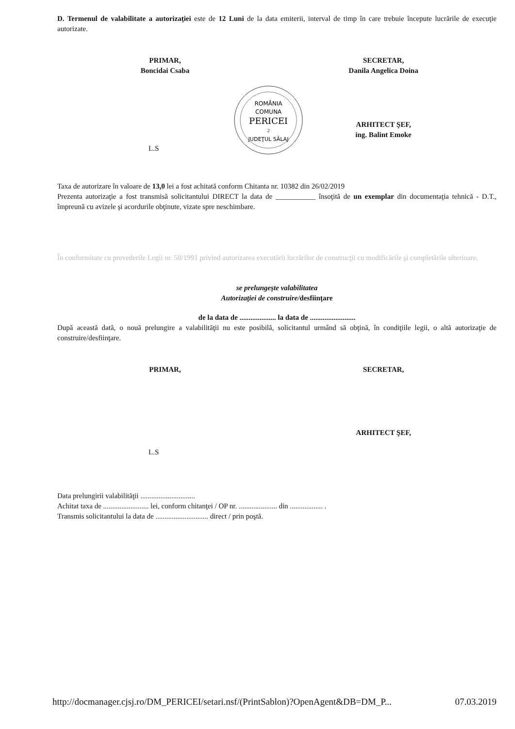D. Termenul de valabilitate a autorizaţiei este de 12 Luni de la data emiterii, interval de timp în care trebuie începute lucrările de execuţie autorizate.
PRIMAR,
Boncidai Csaba
SECRETAR,
Danila Angelica Doina
ROMÂNIA
COMUNA
PERICEI
2
JUDEŢUL SĂLAJ
ARHITECT ŞEF,
ing. Balint Emoke
L.S
Taxa de autorizare în valoare de 13,0 lei a fost achitată conform Chitanta nr. 10382 din 26/02/2019
Prezenta autorizaţie a fost transmisă solicitantului DIRECT la data de ___________ însoţită de un exemplar din documentaţia tehnică - D.T., împreună cu avizele şi acordurile obţinute, vizate spre neschimbare.
În conformitate cu prevederile Legii nr. 50/1991 privind autorizarea executării lucrărilor de construcţii cu modificările şi completările ulterioare,
se prelungeşte valabilitatea
Autorizaţiei de construire/desfiinţare
de la data de .................... la data de .........................
După această dată, o nouă prelungire a valabilităţii nu este posibilă, solicitantul urmând să obţină, în condiţiile legii, o altă autorizaţie de construire/desfiinţare.
PRIMAR, SECRETAR,
ARHITECT ŞEF,
L.S
Data prelungirii valabilităţii ..............................
Achitat taxa de ......................... lei, conform chitanţei / OP nr. ..................... din .................. .
Transmis solicitantului la data de ............................. direct / prin poştă.
http://docmanager.cjsj.ro/DM_PERICEI/setari.nsf/(PrintSablon)?OpenAgent&DB=DM_P... 07.03.2019